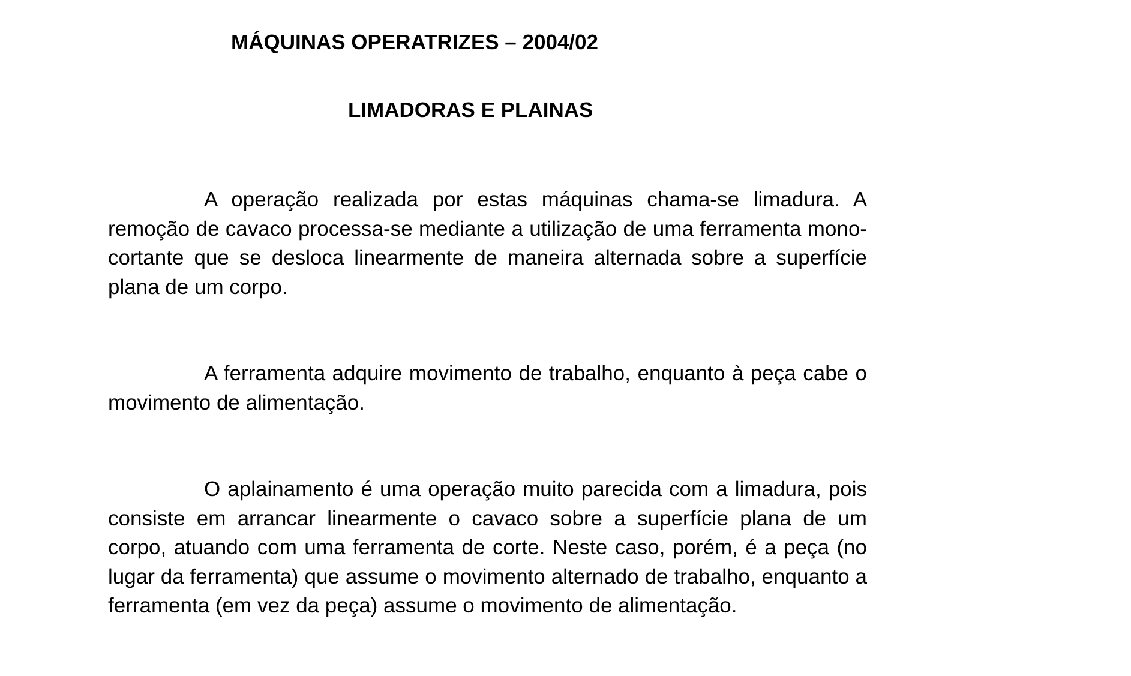MÁQUINAS OPERATRIZES – 2004/02
LIMADORAS E PLAINAS
A operação realizada por estas máquinas chama-se limadura. A remoção de cavaco processa-se mediante a utilização de uma ferramenta mono-cortante que se desloca linearmente de maneira alternada sobre a superfície plana de um corpo.
A ferramenta adquire movimento de trabalho, enquanto à peça cabe o movimento de alimentação.
O aplainamento é uma operação muito parecida com a limadura, pois consiste em arrancar linearmente o cavaco sobre a superfície plana de um corpo, atuando com uma ferramenta de corte. Neste caso, porém, é a peça (no lugar da ferramenta) que assume o movimento alternado de trabalho, enquanto a ferramenta (em vez da peça) assume o movimento de alimentação.